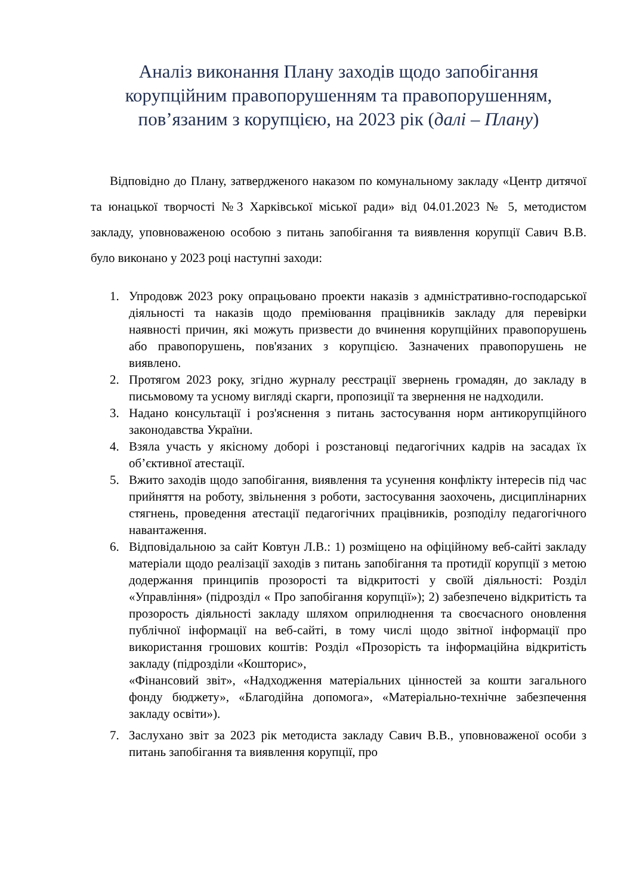Аналіз виконання Плану заходів щодо запобігання корупційним правопорушенням та правопорушенням, пов’язаним з корупцією, на 2023 рік (далі – Плану)
Відповідно до Плану, затвердженого наказом по комунальному закладу «Центр дитячої та юнацької творчості №3 Харківської міської ради» від 04.01.2023 № 5, методистом закладу, уповноваженою особою з питань запобігання та виявлення корупції Савич В.В. було виконано у 2023 році наступні заходи:
1. Упродовж 2023 року опрацьовано проекти наказів з адмністративно-господарської діяльності та наказів щодо преміювання працівників закладу для перевірки наявності причин, які можуть призвести до вчинення корупційних правопорушень або правопорушень, пов'язаних з корупцією. Зазначених правопорушень не виявлено.
2. Протягом 2023 року, згідно журналу реєстрації звернень громадян, до закладу в письмовому та усному вигляді скарги, пропозиції та звернення не надходили.
3. Надано консультації і роз'яснення з питань застосування норм антикорупційного законодавства України.
4. Взяла участь у якісному доборі і розстановці педагогічних кадрів на засадах їх об’єктивної атестації.
5. Вжито заходів щодо запобігання, виявлення та усунення конфлікту інтересів під час прийняття на роботу, звільнення з роботи, застосування заохочень, дисциплінарних стягнень, проведення атестації педагогічних працівників, розподілу педагогічного навантаження.
6. Відповідальною за сайт Ковтун Л.В.: 1) розміщено на офіційному веб-сайті закладу матеріали щодо реалізації заходів з питань запобігання та протидії корупції з метою додержання принципів прозорості та відкритості у своїй діяльності: Розділ «Управління» (підрозділ « Про запобігання корупції»); 2) забезпечено відкритість та прозорость діяльності закладу шляхом оприлюднення та своєчасного оновлення публічної інформації на веб-сайті, в тому числі щодо звітної інформації про використання грошових коштів: Розділ «Прозорість та інформаційна відкритість закладу (підрозділи «Кошторис»,
«Фінансовий звіт», «Надходження матеріальних цінностей за кошти загального фонду бюджету», «Благодійна допомога», «Матеріально-технічне забезпечення закладу освіти»).
7. Заслухано звіт за 2023 рік методиста закладу Савич В.В., уповноваженої особи з питань запобігання та виявлення корупції, про